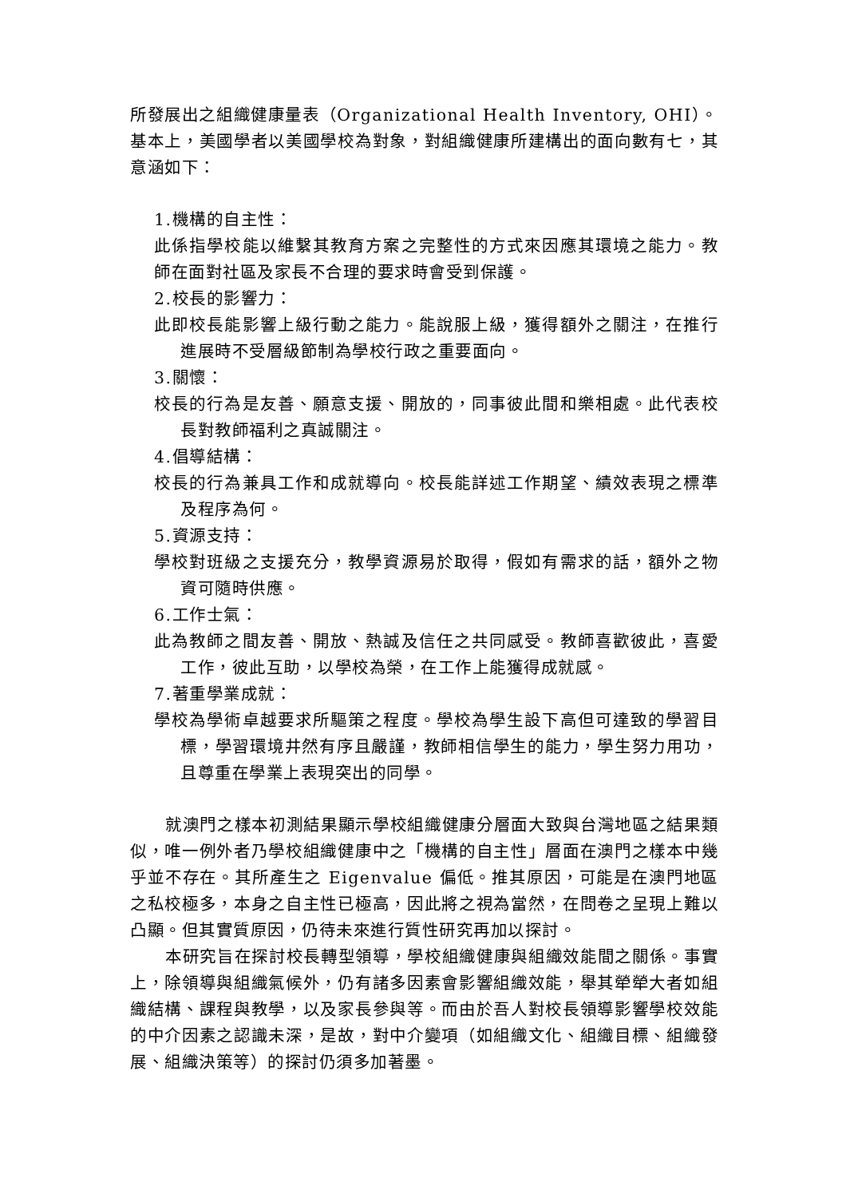所發展出之組織健康量表（Organizational Health Inventory, OHI）。基本上，美國學者以美國學校為對象，對組織健康所建構出的面向數有七，其意涵如下：
1.機構的自主性：
此係指學校能以維繫其教育方案之完整性的方式來因應其環境之能力。教師在面對社區及家長不合理的要求時會受到保護。
2.校長的影響力：
此即校長能影響上級行動之能力。能說服上級，獲得額外之關注，在推行進展時不受層級節制為學校行政之重要面向。
3.關懷：
校長的行為是友善、願意支援、開放的，同事彼此間和樂相處。此代表校長對教師福利之真誠關注。
4.倡導結構：
校長的行為兼具工作和成就導向。校長能詳述工作期望、績效表現之標準及程序為何。
5.資源支持：
學校對班級之支援充分，教學資源易於取得，假如有需求的話，額外之物資可隨時供應。
6.工作士氣：
此為教師之間友善、開放、熱誠及信任之共同感受。教師喜歡彼此，喜愛工作，彼此互助，以學校為榮，在工作上能獲得成就感。
7.著重學業成就：
學校為學術卓越要求所驅策之程度。學校為學生設下高但可達致的學習目標，學習環境井然有序且嚴謹，教師相信學生的能力，學生努力用功，且尊重在學業上表現突出的同學。
就澳門之樣本初測結果顯示學校組織健康分層面大致與台灣地區之結果類似，唯一例外者乃學校組織健康中之「機構的自主性」層面在澳門之樣本中幾乎並不存在。其所產生之 Eigenvalue 偏低。推其原因，可能是在澳門地區之私校極多，本身之自主性已極高，因此將之視為當然，在問卷之呈現上難以凸顯。但其實質原因，仍待未來進行質性研究再加以探討。
本研究旨在探討校長轉型領導，學校組織健康與組織效能間之關係。事實上，除領導與組織氣候外，仍有諸多因素會影響組織效能，舉其犖犖大者如組織結構、課程與教學，以及家長參與等。而由於吾人對校長領導影響學校效能的中介因素之認識未深，是故，對中介變項（如組織文化、組織目標、組織發展、組織決策等）的探討仍須多加著墨。